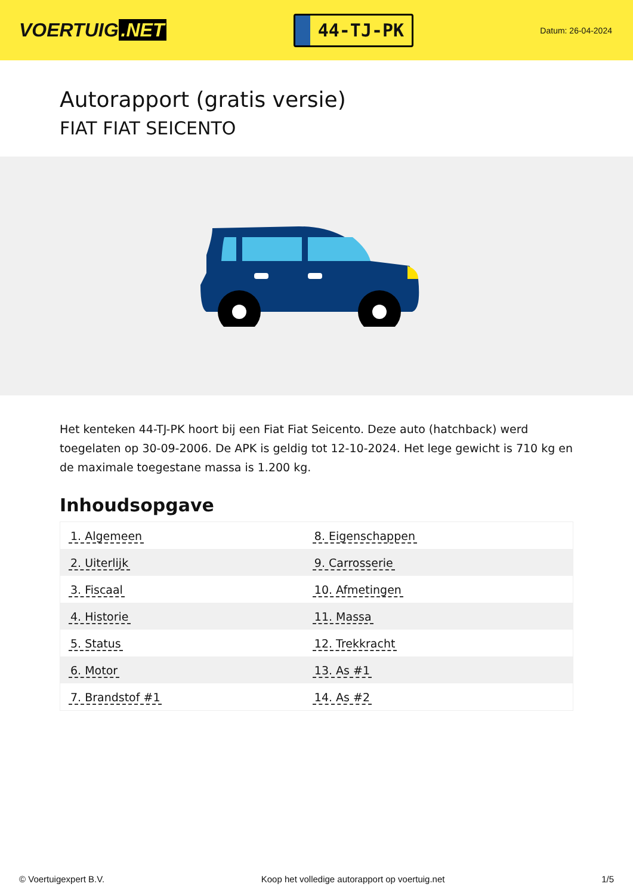VOERTUIG.NET
44-TJ-PK
Datum: 26-04-2024
Autorapport (gratis versie)
FIAT FIAT SEICENTO
Het kenteken 44-TJ-PK hoort bij een Fiat Fiat Seicento. Deze auto (hatchback) werd toegelaten op 30-09-2006. De APK is geldig tot 12-10-2024. Het lege gewicht is 710 kg en de maximale toegestane massa is 1.200 kg.
Inhoudsopgave
| 1. Algemeen | 8. Eigenschappen |
| 2. Uiterlijk | 9. Carrosserie |
| 3. Fiscaal | 10. Afmetingen |
| 4. Historie | 11. Massa |
| 5. Status | 12. Trekkracht |
| 6. Motor | 13. As #1 |
| 7. Brandstof #1 | 14. As #2 |
© Voertuigexpert B.V. Koop het volledige autorapport op voertuig.net 1/5